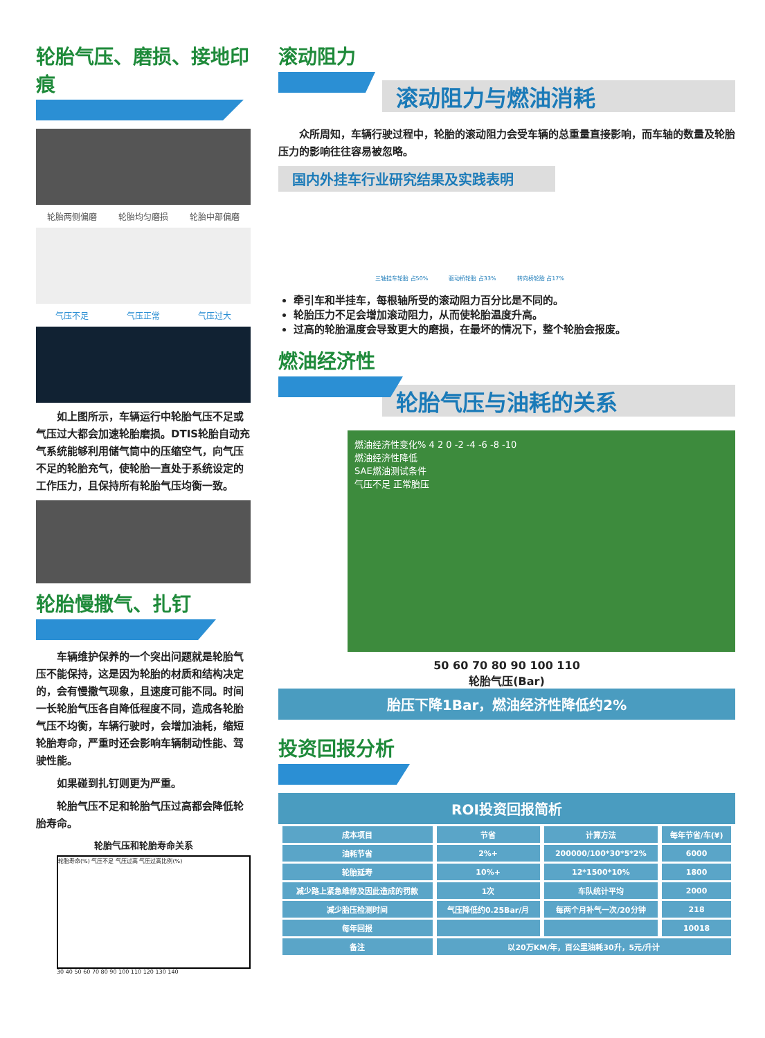轮胎气压、磨损、接地印痕
轮胎两侧偏磨 轮胎均匀磨损 轮胎中部偏磨
气压不足 气压正常 气压过大
如上图所示，车辆运行中轮胎气压不足或气压过大都会加速轮胎磨损。DTIS轮胎自动充气系统能够利用储气筒中的压缩空气，向气压不足的轮胎充气，使轮胎一直处于系统设定的工作压力，且保持所有轮胎气压均衡一致。
轮胎慢撒气、扎钉
车辆维护保养的一个突出问题就是轮胎气压不能保持，这是因为轮胎的材质和结构决定的，会有慢撒气现象，且速度可能不同。时间一长轮胎气压各自降低程度不同，造成各轮胎气压不均衡，车辆行驶时，会增加油耗，缩短轮胎寿命，严重时还会影响车辆制动性能、驾驶性能。
如果碰到扎钉则更为严重。
轮胎气压不足和轮胎气压过高都会降低轮胎寿命。
轮胎气压和轮胎寿命关系
轮胎寿命(%) 气压不足 气压过高 气压过高比例(%)
30 40 50 60 70 80 90 100 110 120 130 140
滚动阻力
滚动阻力与燃油消耗
众所周知，车辆行驶过程中，轮胎的滚动阻力会受车辆的总重量直接影响，而车轴的数量及轮胎压力的影响往往容易被忽略。
国内外挂车行业研究结果及实践表明
三轴挂车轮胎 占50% 驱动桥轮胎 占33% 转向桥轮胎 占17%
牵引车和半挂车，每根轴所受的滚动阻力百分比是不同的。
轮胎压力不足会增加滚动阻力，从而使轮胎温度升高。
过高的轮胎温度会导致更大的磨损，在最坏的情况下，整个轮胎会报废。
燃油经济性
轮胎气压与油耗的关系
燃油经济性变化% 4 2 0 -2 -4 -6 -8 -10
燃油经济性降低
SAE燃油测试条件
气压不足 正常胎压
50 60 70 80 90 100 110
轮胎气压(Bar)
胎压下降1Bar，燃油经济性降低约2%
投资回报分析
ROI投资回报简析
| 成本项目 | 节省 | 计算方法 | 每年节省/车(¥) |
| --- | --- | --- | --- |
| 油耗节省 | 2%+ | 200000/100*30*5*2% | 6000 |
| 轮胎延寿 | 10%+ | 12*1500*10% | 1800 |
| 减少路上紧急维修及因此造成的罚款 | 1次 | 车队统计平均 | 2000 |
| 减少胎压检测时间 | 气压降低约0.25Bar/月 | 每两个月补气一次/20分钟 | 218 |
| 每年回报 | | | 10018 |
| 备注 | 以20万KM/年，百公里油耗30升，5元/升计 | | |